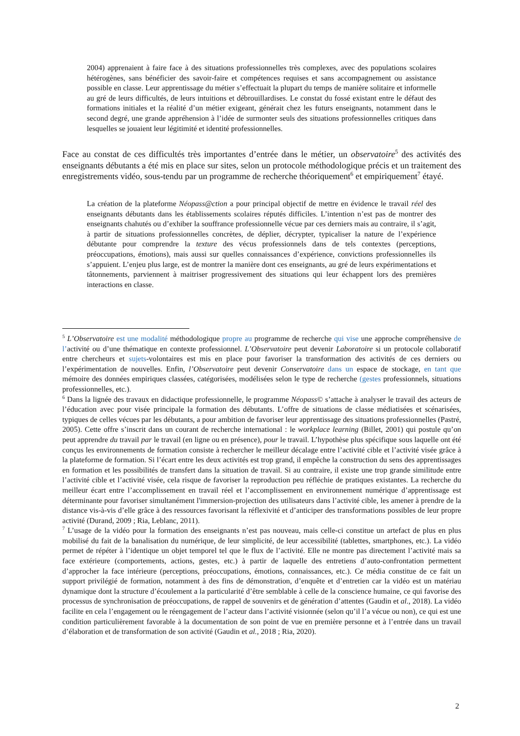2004) apprenaient à faire face à des situations professionnelles très complexes, avec des populations scolaires hétérogènes, sans bénéficier des savoir-faire et compétences requises et sans accompagnement ou assistance possible en classe. Leur apprentissage du métier s’effectuait la plupart du temps de manière solitaire et informelle au gré de leurs difficultés, de leurs intuitions et débrouillardises. Le constat du fossé existant entre le défaut des formations initiales et la réalité d’un métier exigeant, générait chez les futurs enseignants, notamment dans le second degré, une grande appréhension à l’idée de surmonter seuls des situations professionnelles critiques dans lesquelles se jouaient leur légitimité et identité professionnelles.
Face au constat de ces difficultés très importantes d’entrée dans le métier, un observatoire<sup>5</sup> des activités des enseignants débutants a été mis en place sur sites, selon un protocole méthodologique précis et un traitement des enregistrements vidéo, sous-tendu par un programme de recherche théoriquement<sup>6</sup> et empiriquement<sup>7</sup> étayé.
La création de la plateforme Néopass@ction a pour principal objectif de mettre en évidence le travail réel des enseignants débutants dans les établissements scolaires réputés difficiles. L’intention n’est pas de montrer des enseignants chahutés ou d’exhiber la souffrance professionnelle vécue par ces derniers mais au contraire, il s’agit, à partir de situations professionnelles concrètes, de déplier, décrypter, typicaliser la nature de l’expérience débutante pour comprendre la texture des vécus professionnels dans de tels contextes (perceptions, préoccupations, émotions), mais aussi sur quelles connaissances d’expérience, convictions professionnelles ils s’appuient. L’enjeu plus large, est de montrer la manière dont ces enseignants, au gré de leurs expérimentations et tâtonnements, parviennent à maitriser progressivement des situations qui leur échappent lors des premières interactions en classe.
<sup>5</sup> L’Observatoire est une modalité méthodologique propre au programme de recherche qui vise une approche compréhensive de l’activité ou d’une thématique en contexte professionnel. L’Observatoire peut devenir Laboratoire si un protocole collaboratif entre chercheurs et sujets-volontaires est mis en place pour favoriser la transformation des activités de ces derniers ou l’expérimentation de nouvelles. Enfin, l’Observatoire peut devenir Conservatoire dans un espace de stockage, en tant que mémoire des données empiriques classées, catégorisées, modélisées selon le type de recherche (gestes professionnels, situations professionnelles, etc.).
<sup>6</sup> Dans la lignée des travaux en didactique professionnelle, le programme Néopass© s’attache à analyser le travail des acteurs de l’éducation avec pour visée principale la formation des débutants. L’offre de situations de classe médiatisées et scénarisées, typiques de celles vécues par les débutants, a pour ambition de favoriser leur apprentissage des situations professionnelles (Pastré, 2005). Cette offre s’inscrit dans un courant de recherche international : le workplace learning (Billet, 2001) qui postule qu’on peut apprendre du travail par le travail (en ligne ou en présence), pour le travail. L’hypothèse plus spécifique sous laquelle ont été conçus les environnements de formation consiste à rechercher le meilleur décalage entre l’activité cible et l’activité visée grâce à la plateforme de formation. Si l’écart entre les deux activités est trop grand, il empêche la construction du sens des apprentissages en formation et les possibilités de transfert dans la situation de travail. Si au contraire, il existe une trop grande similitude entre l’activité cible et l’activité visée, cela risque de favoriser la reproduction peu réfléchie de pratiques existantes. La recherche du meilleur écart entre l’accomplissement en travail réel et l’accomplissement en environnement numérique d’apprentissage est déterminante pour favoriser simultanément l'immersion-projection des utilisateurs dans l’activité cible, les amener à prendre de la distance vis-à-vis d’elle grâce à des ressources favorisant la réflexivité et d’anticiper des transformations possibles de leur propre activité (Durand, 2009 ; Ria, Leblanc, 2011).
<sup>7</sup> L’usage de la vidéo pour la formation des enseignants n’est pas nouveau, mais celle-ci constitue un artefact de plus en plus mobilisé du fait de la banalisation du numérique, de leur simplicité, de leur accessibilité (tablettes, smartphones, etc.). La vidéo permet de répéter à l’identique un objet temporel tel que le flux de l’activité. Elle ne montre pas directement l’activité mais sa face extérieure (comportements, actions, gestes, etc.) à partir de laquelle des entretiens d’auto-confrontation permettent d’approcher la face intérieure (perceptions, préoccupations, émotions, connaissances, etc.). Ce média constitue de ce fait un support privilégié de formation, notamment à des fins de démonstration, d’enquête et d’entretien car la vidéo est un matériau dynamique dont la structure d’écoulement a la particularité d’être semblable à celle de la conscience humaine, ce qui favorise des processus de synchronisation de préoccupations, de rappel de souvenirs et de génération d’attentes (Gaudin et al., 2018). La vidéo facilite en cela l’engagement ou le réengagement de l’acteur dans l’activité visionnée (selon qu’il l’a vécue ou non), ce qui est une condition particulièrement favorable à la documentation de son point de vue en première personne et à l’entrée dans un travail d’élaboration et de transformation de son activité (Gaudin et al., 2018 ; Ria, 2020).
2